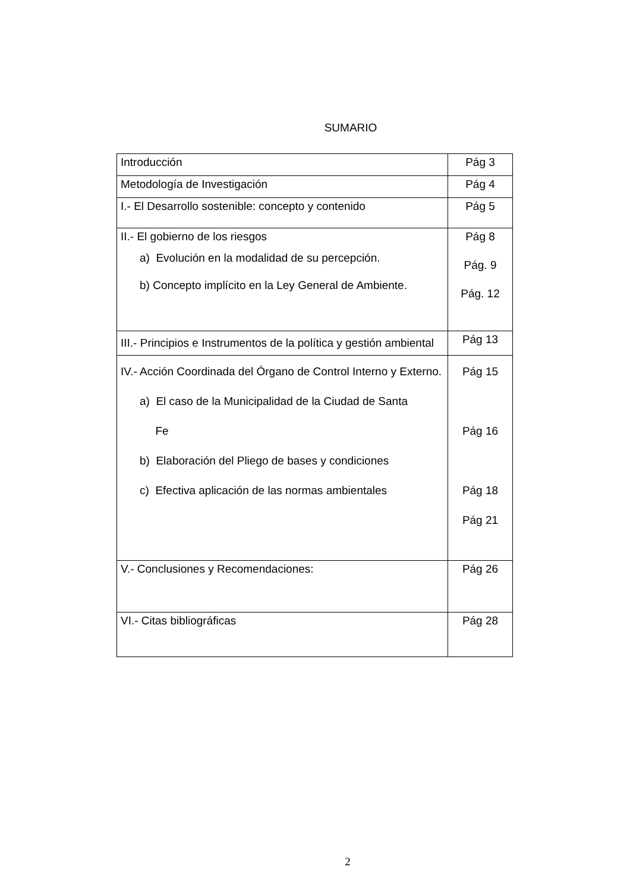SUMARIO
| Introducción | Pág 3 |
| Metodología de Investigación | Pág 4 |
| I.- El Desarrollo sostenible: concepto y contenido | Pág 5 |
| II.- El gobierno de los riesgos a) Evolución en la modalidad de su percepción. b) Concepto implícito en la Ley General de Ambiente. | Pág 8 Pág. 9 Pág. 12 |
| III.- Principios e Instrumentos de la política y gestión ambiental | Pág 13 |
| IV.- Acción Coordinada del Órgano de Control Interno y Externo. a) El caso de la Municipalidad de la Ciudad de Santa Fe b) Elaboración del Pliego de bases y condiciones c) Efectiva aplicación de las normas ambientales | Pág 15 Pág 16 Pág 18 Pág 21 |
| V.- Conclusiones y Recomendaciones: | Pág 26 |
| VI.- Citas bibliográficas | Pág 28 |
2